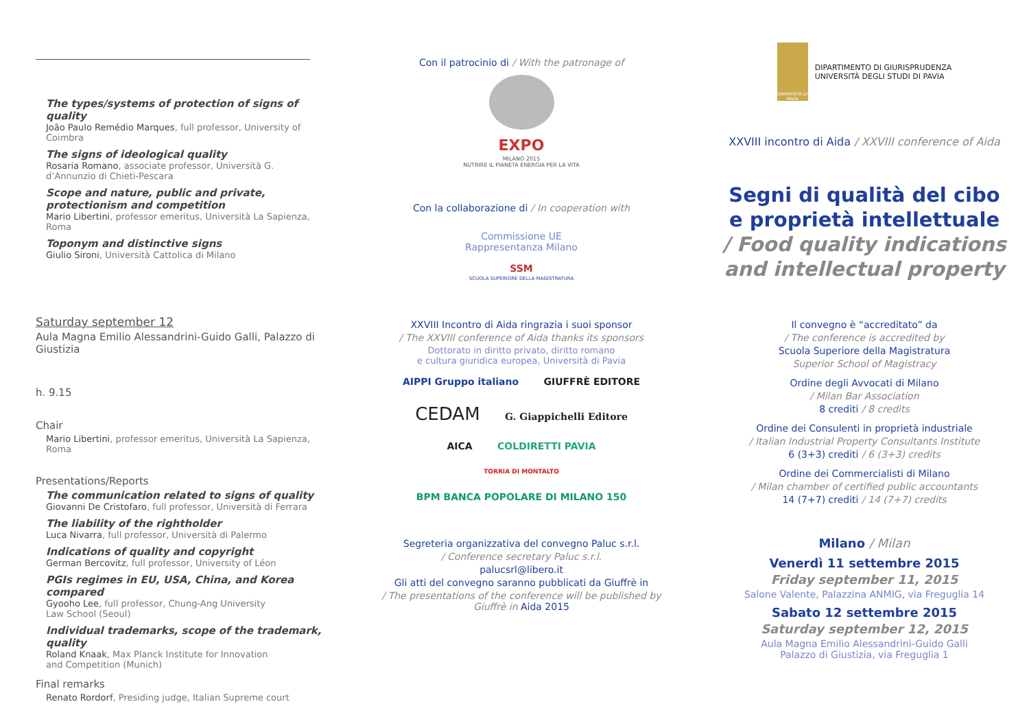The types/systems of protection of signs of quality
João Paulo Remédio Marques, full professor, University of Coimbra
The signs of ideological quality
Rosaria Romano, associate professor, Università G. d’Annunzio di Chieti-Pescara
Scope and nature, public and private, protectionism and competition
Mario Libertini, professor emeritus, Università La Sapienza, Roma
Toponym and distinctive signs
Giulio Sironi, Università Cattolica di Milano
Saturday september 12
Aula Magna Emilio Alessandrini-Guido Galli, Palazzo di Giustizia
h. 9.15
Chair
Mario Libertini, professor emeritus, Università La Sapienza, Roma
Presentations/Reports
The communication related to signs of quality
Giovanni De Cristofaro, full professor, Università di Ferrara
The liability of the rightholder
Luca Nivarra, full professor, Università di Palermo
Indications of quality and copyright
German Bercovitz, full professor, University of Léon
PGIs regimes in EU, USA, China, and Korea compared
Gyooho Lee, full professor, Chung-Ang University
Law School (Seoul)
Individual trademarks, scope of the trademark, quality
Roland Knaak, Max Planck Institute for Innovation
and Competition (Munich)
Final remarks
Renato Rordorf, Presiding judge, Italian Supreme court
Con il patrocinio di / With the patronage of
EXPO
MILANO 2015
NUTRIRE IL PIANETA ENERGIA PER LA VITA
Con la collaborazione di / In cooperation with
Commissione UE
Rappresentanza Milano
SSM
SCUOLA SUPERIORE DELLA MAGISTRATURA
XXVIII Incontro di Aida ringrazia i suoi sponsor
/ The XXVIII conference of Aida thanks its sponsors
Dottorato in diritto privato, diritto romano
e cultura giuridica europea, Università di Pavia
AIPPI Gruppo italiano GIUFFRÈ EDITORE
CEDAM G. Giappichelli Editore
AICA COLDIRETTI PAVIA
TORRIA DI MONTALTO BPM BANCA POPOLARE DI MILANO 150
Segreteria organizzativa del convegno Paluc s.r.l.
/ Conference secretary Paluc s.r.l.
palucsrl@libero.it
Gli atti del convegno saranno pubblicati da Giuffrè in
/ The presentations of the conference will be published by Giuffrè in Aida 2015
UNIVERSITÀ DI PAVIA
DIPARTIMENTO DI GIURISPRUDENZA
UNIVERSITÀ DEGLI STUDI DI PAVIA
XXVIII incontro di Aida / XXVIII conference of Aida
Segni di qualità del cibo
e proprietà intellettuale
/ Food quality indications
and intellectual property
Il convegno è “accreditato” da
/ The conference is accredited by
Scuola Superiore della Magistratura
Superior School of Magistracy
Ordine degli Avvocati di Milano
/ Milan Bar Association
8 crediti / 8 credits
Ordine dei Consulenti in proprietà industriale
/ Italian Industrial Property Consultants Institute
6 (3+3) crediti / 6 (3+3) credits
Ordine dei Commercialisti di Milano
/ Milan chamber of certified public accountants
14 (7+7) crediti / 14 (7+7) credits
Milano / Milan
Venerdì 11 settembre 2015
Friday september 11, 2015
Salone Valente, Palazzina ANMIG, via Freguglia 14
Sabato 12 settembre 2015
Saturday september 12, 2015
Aula Magna Emilio Alessandrini-Guido Galli
Palazzo di Giustizia, via Freguglia 1